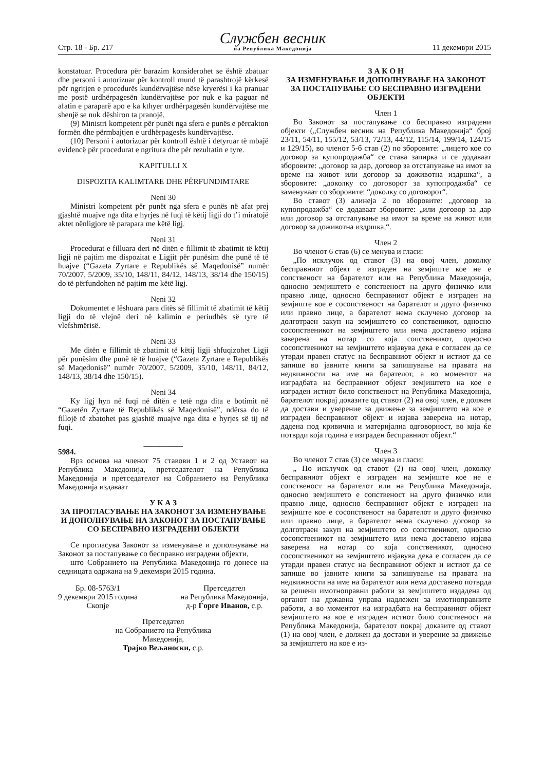Стр. 18 - Бр. 217
Службен весник
на Република Македонија
11 декември 2015
konstatuar. Procedura për barazim konsiderohet se është zbatuar dhe personi i autorizuar për kontroll mund të parashtrojë kërkesë për ngritjen e procedurës kundërvajtëse nëse kryerësi i ka pranuar me postë urdhërpagesën kundërvajtëse por nuk e ka paguar në afatin e paraparë apo e ka kthyer urdhërpagesën kundërvajtëse me shenjë se nuk dëshiron ta pranojë.
(9) Ministri kompetent për punët nga sfera e punës e përcakton formën dhe përmbajtjen e urdhërpagesës kundërvajtëse.
(10) Personi i autorizuar për kontroll është i detyruar të mbajë evidencë për procedurat e ngritura dhe për rezultatin e tyre.
KAPITULLI X
DISPOZITA KALIMTARE DHE PËRFUNDIMTARE
Neni 30
Ministri kompetent për punët nga sfera e punës në afat prej gjashtë muajve nga dita e hyrjes në fuqi të këtij ligji do t’i miratojë aktet nënligjore të parapara me këtë ligj.
Neni 31
Procedurat e filluara deri në ditën e fillimit të zbatimit të këtij ligji në pajtim me dispozitat e Ligjit për punësim dhe punë të të huajve (“Gazeta Zyrtare e Republikës së Maqedonisë” numër 70/2007, 5/2009, 35/10, 148/11, 84/12, 148/13, 38/14 dhe 150/15) do të përfundohen në pajtim me këtë ligj.
Neni 32
Dokumentet e lëshuara para ditës së fillimit të zbatimit të këtij ligji do të vlejnë deri në kalimin e periudhës së tyre të vlefshmërisë.
Neni 33
Me ditën e fillimit të zbatimit të këtij ligji shfuqizohet Ligji për punësim dhe punë të të huajve (“Gazeta Zyrtare e Republikës së Maqedonisë” numër 70/2007, 5/2009, 35/10, 148/11, 84/12, 148/13, 38/14 dhe 150/15).
Neni 34
Ky ligj hyn në fuqi në ditën e tetë nga dita e botimit në “Gazetën Zyrtare të Republikës së Maqedonisë”, ndërsa do të fillojë të zbatohet pas gjashtë muajve nga dita e hyrjes së tij në fuqi.
__________
5984.
Врз основа на членот 75 ставови 1 и 2 од Уставот на Република Македонија, претседателот на Република Македонија и претседателот на Собранието на Република Македонија издаваат
У К А З
ЗА ПРОГЛАСУВАЊЕ НА ЗАКОНОТ ЗА ИЗМЕНУВАЊЕ И ДОПОЛНУВАЊЕ НА ЗАКОНОТ ЗА ПОСТАПУВАЊЕ СО БЕСПРАВНО ИЗГРАДЕНИ ОБЈЕКТИ
Се прогласува Законот за изменување и дополнување на Законот за постапување со бесправно изградени објекти,
што Собранието на Република Македонија го донесе на седницата одржана на 9 декември 2015 година.
Бр. 08-5763/1
9 декември 2015 година
Скопје
Претседател
на Република Македонија,
д-р Ѓорге Иванов, с.р.
Претседател
на Собранието на Република
Македонија,
Трајко Вељаноски, с.р.
З А К О Н
ЗА ИЗМЕНУВАЊЕ И ДОПОЛНУВАЊЕ НА ЗАКОНОТ ЗА ПОСТАПУВАЊЕ СО БЕСПРАВНО ИЗГРАДЕНИ ОБЈЕКТИ
Член 1
Во Законот за постапување со бесправно изградени објекти („Службен весник на Република Македонија“ број 23/11, 54/11, 155/12, 53/13, 72/13, 44/12, 115/14, 199/14, 124/15 и 129/15), во членот 5-б став (2) по зборовите: „лицето кое со договор за купопродажба“ се става запирка и се додаваат зборовите: „договор за дар, договор за отстапување на имот за време на живот или договор за доживотна издршка“, а зборовите: „доколку со договорот за купопродажба“ се заменуваат со зборовите: “доколку со договорот“.
Во ставот (3) алинеја 2 по зборовите: „договор за купопродажба“ се додаваат зборовите: „или договор за дар или договор за отстапување на имот за време на живот или договор за доживотна издршка,“.
Член 2
Во членот 6 став (6) се менува и гласи:
„По исклучок од ставот (3) на овој член, доколку бесправниот објект е изграден на земјиште кое не е сопственост на барателот или на Република Македонија, односно земјиштето е сопственост на друго физичко или правно лице, односно бесправниот објект е изграден на земјиште кое е сосопственост на барателот и друго физичко или правно лице, а барателот нема склучено договор за долготраен закуп на земјиштето со сопственикот, односно сосопственикот на земјиштето или нема доставено изјава заверена на нотар со која сопственикот, односно сосопственикот на земјиштето изјавува дека е согласен да се утврди правен статус на бесправниот објект и истиот да се запише во јавните книги за запишување на правата на недвижности на име на барателот, а во моментот на изградбата на бесправниот објект земјиштето на кое е изграден истиот било сопственост на Република Македонија, барателот покрај доказите од ставот (2) на овој член, е должен да достави и уверение за движење за земјиштето на кое е изграден бесправниот објект и изјава заверена на нотар, дадена под кривична и материјална одговорност, во која ќе потврди која година е изграден бесправниот објект.“
Член 3
Во членот 7 став (3) се менува и гласи:
„ По исклучок од ставот (2) на овој член, доколку бесправниот објект е изграден на земјиште кое не е сопственост на барателот или на Република Македонија, односно земјиштето е сопственост на друго физичко или правно лице, односно бесправниот објект е изграден на земјиште кое е сосопственост на барателот и друго физичко или правно лице, а барателот нема склучено договор за долготраен закуп на земјиштето со сопственикот, односно сосопственикот на земјиштето или нема доставено изјава заверена на нотар со која сопственикот, односно сосопственикот на земјиштето изјавува дека е согласен да се утврди правен статус на бесправниот објект и истиот да се запише во јавните книги за запишување на правата на недвижности на име на барателот или нема доставено потврда за решени имотноправни работи за земјиштето издадена од органот на државна управа надлежен за имотноправните работи, а во моментот на изградбата на бесправниот објект земјиштето на кое е изграден истиот било сопственост на Република Македонија, барателот покрај доказите од ставот (1) на овој член, е должен да достави и уверение за движење за земјиштето на кое е из-